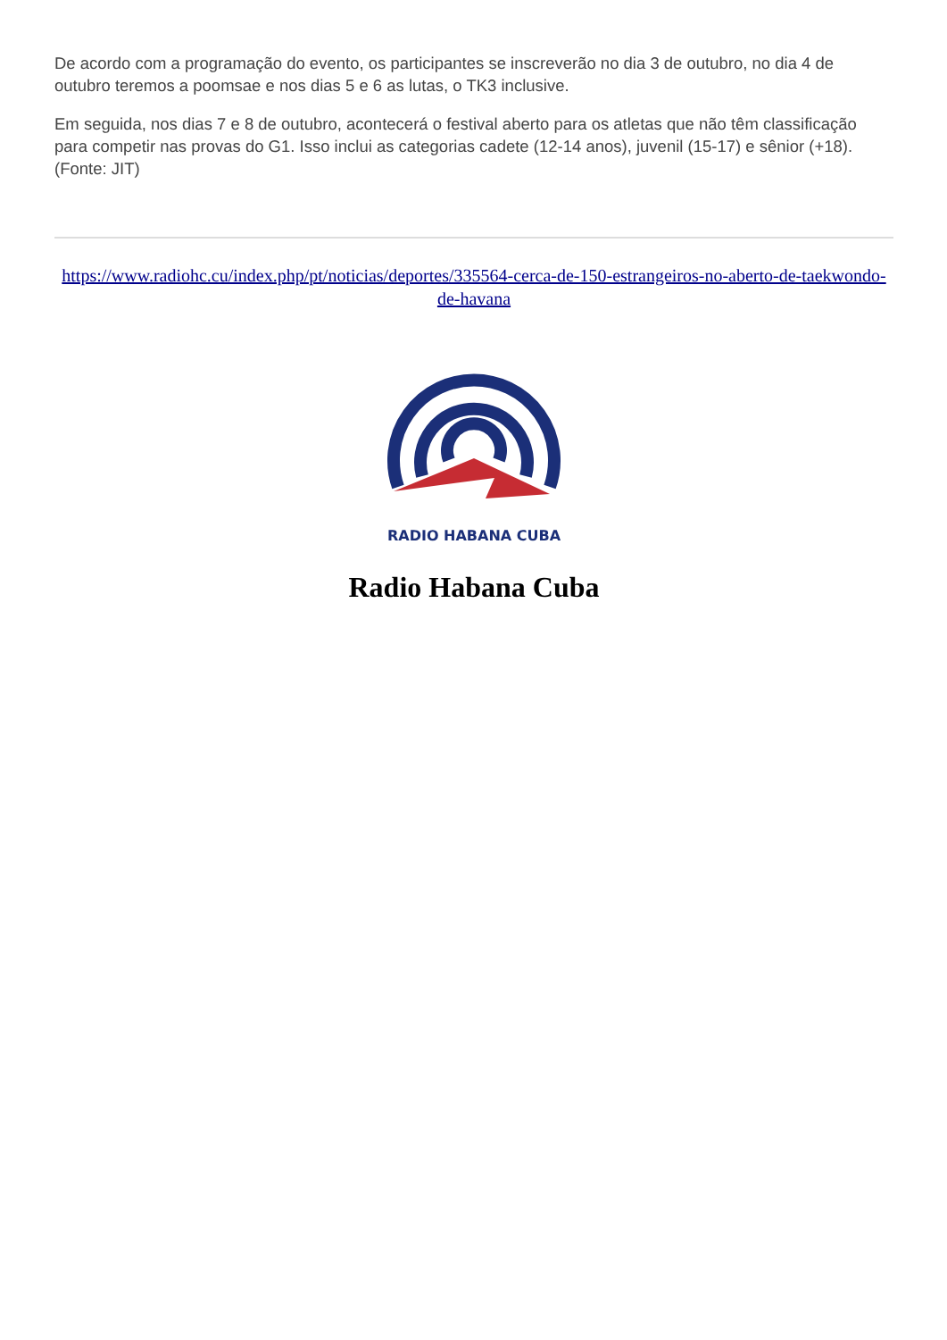De acordo com a programação do evento, os participantes se inscreverão no dia 3 de outubro, no dia 4 de outubro teremos a poomsae e nos dias 5 e 6 as lutas, o TK3 inclusive.
Em seguida, nos dias 7 e 8 de outubro, acontecerá o festival aberto para os atletas que não têm classificação para competir nas provas do G1. Isso inclui as categorias cadete (12-14 anos), juvenil (15-17) e sênior (+18). (Fonte: JIT)
https://www.radiohc.cu/index.php/pt/noticias/deportes/335564-cerca-de-150-estrangeiros-no-aberto-de-taekwondo-de-havana
RADIO HABANA CUBA
Radio Habana Cuba